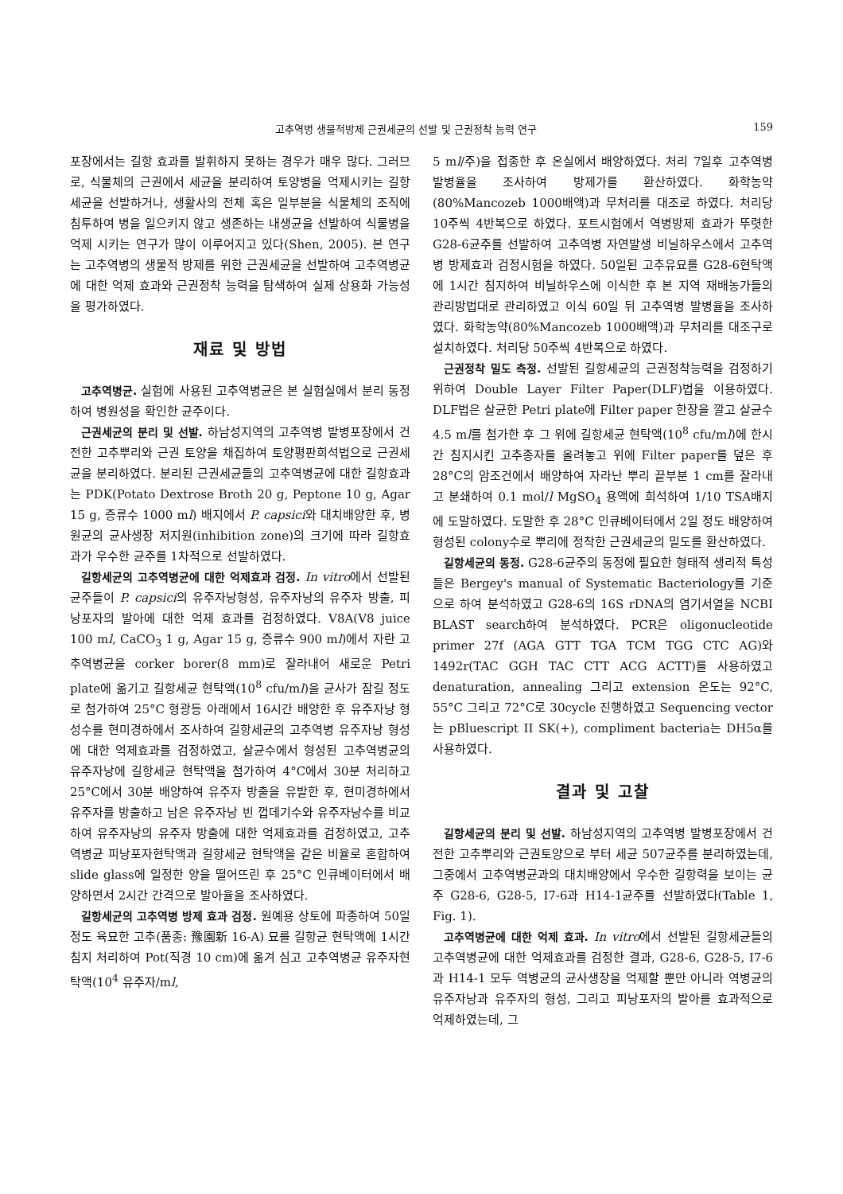고추역병 생물적방제 근권세균의 선발 및 근권정착 능력 연구 159
포장에서는 길항 효과를 발휘하지 못하는 경우가 매우 많다. 그러므로, 식물체의 근권에서 세균을 분리하여 토양병을 억제시키는 길항세균을 선발하거나, 생활사의 전체 혹은 일부분을 식물체의 조직에 침투하여 병을 일으키지 않고 생존하는 내생균을 선발하여 식물병을 억제 시키는 연구가 많이 이루어지고 있다(Shen, 2005). 본 연구는 고추역병의 생물적 방제를 위한 근권세균을 선발하여 고추역병균에 대한 억제 효과와 근권정착 능력을 탐색하여 실제 상용화 가능성을 평가하였다.
재료 및 방법
고추역병균. 실험에 사용된 고추역병균은 본 실험실에서 분리 동정하여 병원성을 확인한 균주이다.
근권세균의 분리 및 선발. 하남성지역의 고추역병 발병포장에서 건전한 고추뿌리와 근권 토양을 채집하여 토양평판희석법으로 근권세균을 분리하였다. 분리된 근권세균들의 고추역병균에 대한 길항효과는 PDK(Potato Dextrose Broth 20 g, Peptone 10 g, Agar 15 g, 증류수 1000 ml) 배지에서 P. capsici와 대치배양한 후, 병원균의 균사생장 저지원(inhibition zone)의 크기에 따라 길항효과가 우수한 균주를 1차적으로 선발하였다.
길항세균의 고추역병균에 대한 억제효과 검정. In vitro에서 선발된 균주들이 P. capsici의 유주자낭형성, 유주자낭의 유주자 방출, 피낭포자의 발아에 대한 억제 효과를 검정하였다. V8A(V8 juice 100 ml, CaCO<sub>3</sub> 1 g, Agar 15 g, 증류수 900 ml)에서 자란 고추역병균을 corker borer(8 mm)로 잘라내어 새로운 Petri plate에 옮기고 길항세균 현탁액(10<sup>8</sup> cfu/ml)을 균사가 잠길 정도로 첨가하여 25°C 형광등 아래에서 16시간 배양한 후 유주자낭 형성수를 현미경하에서 조사하여 길항세균의 고추역병 유주자낭 형성에 대한 억제효과를 검정하였고, 살균수에서 형성된 고추역병균의 유주자낭에 길항세균 현탁액을 첨가하여 4°C에서 30분 처리하고 25°C에서 30분 배양하여 유주자 방출을 유발한 후, 현미경하에서 유주자를 방출하고 남은 유주자낭 빈 껍데기수와 유주자낭수를 비교하여 유주자낭의 유주자 방출에 대한 억제효과를 검정하였고, 고추역병균 피낭포자현탁액과 길항세균 현탁액을 같은 비율로 혼합하여 slide glass에 일정한 양을 떨어뜨린 후 25°C 인큐베이터에서 배양하면서 2시간 간격으로 발아율을 조사하였다.
길항세균의 고추역병 방제 효과 검정. 원예용 상토에 파종하여 50일 정도 육묘한 고추(품종: 豫園新 16-A) 묘를 길항균 현탁액에 1시간 침지 처리하여 Pot(직경 10 cm)에 옮겨 심고 고추역병균 유주자현탁액(10<sup>4</sup> 유주자/ml,
5 ml/주)을 접종한 후 온실에서 배양하였다. 처리 7일후 고추역병 발병율을 조사하여 방제가를 환산하였다. 화학농약(80%Mancozeb 1000배액)과 무처리를 대조로 하였다. 처리당 10주씩 4반복으로 하였다. 포트시험에서 역병방제 효과가 뚜렷한 G28-6균주를 선발하여 고추역병 자연발생 비닐하우스에서 고추역병 방제효과 검정시험을 하였다. 50일된 고추유묘를 G28-6현탁액에 1시간 침지하여 비닐하우스에 이식한 후 본 지역 재배농가들의 관리방법대로 관리하였고 이식 60일 뒤 고추역병 발병율을 조사하였다. 화학농약(80%Mancozeb 1000배액)과 무처리를 대조구로 설치하였다. 처리당 50주씩 4반복으로 하였다.
근권정착 밀도 측정. 선발된 길항세균의 근권정착능력을 검정하기 위하여 Double Layer Filter Paper(DLF)법을 이용하였다. DLF법은 살균한 Petri plate에 Filter paper 한장을 깔고 살균수 4.5 ml를 첨가한 후 그 위에 길항세균 현탁액(10<sup>8</sup> cfu/ml)에 한시간 침지시킨 고추종자를 올려놓고 위에 Filter paper를 덮은 후 28°C의 암조건에서 배양하여 자라난 뿌리 끝부분 1 cm를 잘라내고 분쇄하여 0.1 mol/l MgSO<sub>4</sub> 용액에 희석하여 1/10 TSA배지에 도말하였다. 도말한 후 28°C 인큐베이터에서 2일 정도 배양하여 형성된 colony수로 뿌리에 정착한 근권세균의 밀도를 환산하였다.
길항세균의 동정. G28-6균주의 동정에 필요한 형태적 생리적 특성들은 Bergey's manual of Systematic Bacteriology를 기준으로 하여 분석하였고 G28-6의 16S rDNA의 염기서열을 NCBI BLAST search하여 분석하였다. PCR은 oligonucleotide primer 27f (AGA GTT TGA TCM TGG CTC AG)와 1492r(TAC GGH TAC CTT ACG ACTT)를 사용하였고 denaturation, annealing 그리고 extension 온도는 92°C, 55°C 그리고 72°C로 30cycle 진행하였고 Sequencing vector는 pBluescript II SK(+), compliment bacteria는 DH5α를 사용하였다.
결과 및 고찰
길항세균의 분리 및 선발. 하남성지역의 고추역병 발병포장에서 건전한 고추뿌리와 근권토양으로 부터 세균 507균주를 분리하였는데, 그중에서 고추역병균과의 대치배양에서 우수한 길항력을 보이는 균주 G28-6, G28-5, I7-6과 H14-1균주를 선발하였다(Table 1, Fig. 1).
고추역병균에 대한 억제 효과. In vitro에서 선발된 길항세균들의 고추역병균에 대한 억제효과를 검정한 결과, G28-6, G28-5, I7-6과 H14-1 모두 역병균의 균사생장을 억제할 뿐만 아니라 역병균의 유주자낭과 유주자의 형성, 그리고 피낭포자의 발아를 효과적으로 억제하였는데, 그